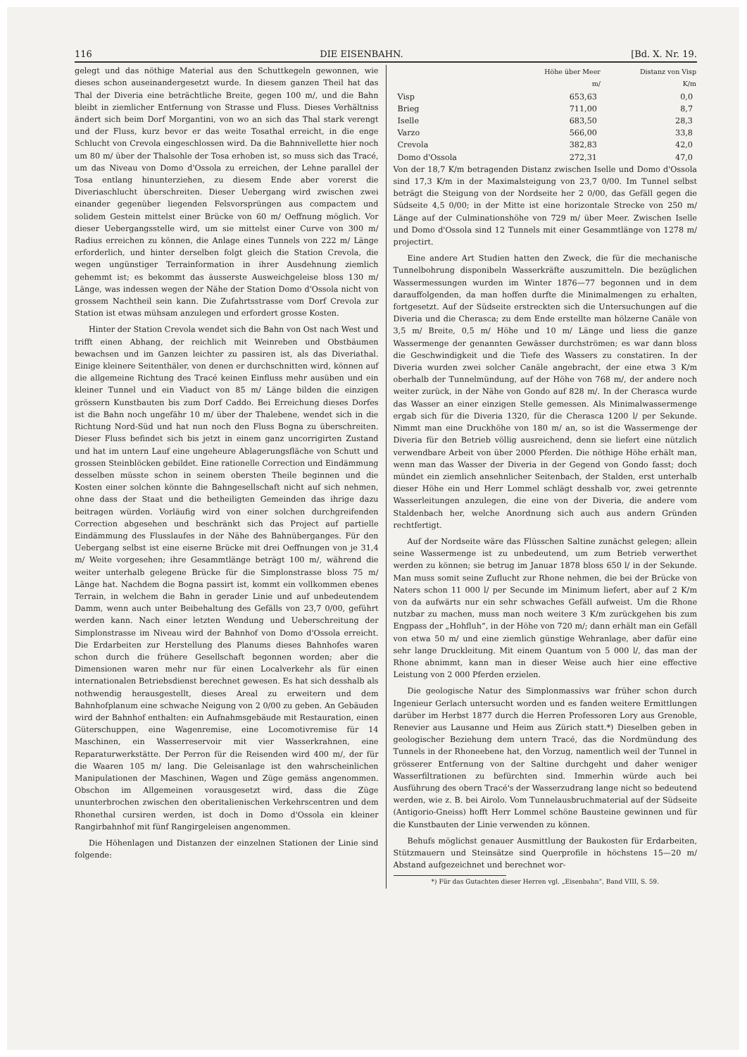116 DIE EISENBAHN. [Bd. X. Nr. 19.
gelegt und das nöthige Material aus den Schuttkegeln gewonnen, wie dieses schon auseinandergesetzt wurde. In diesem ganzen Theil hat das Thal der Diveria eine beträchtliche Breite, gegen 100 m/, und die Bahn bleibt in ziemlicher Entfernung von Strasse und Fluss. Dieses Verhältniss ändert sich beim Dorf Morgantini, von wo an sich das Thal stark verengt und der Fluss, kurz bevor er das weite Tosathal erreicht, in die enge Schlucht von Crevola eingeschlossen wird. Da die Bahnnivellette hier noch um 80 m/ über der Thalsohle der Tosa erhoben ist, so muss sich das Tracé, um das Niveau von Domo d'Ossola zu erreichen, der Lehne parallel der Tosa entlang hinunterziehen, zu diesem Ende aber vorerst die Diveriaschlucht überschreiten. Dieser Uebergang wird zwischen zwei einander gegenüber liegenden Felsvorsprüngen aus compactem und solidem Gestein mittelst einer Brücke von 60 m/ Oeffnung möglich. Vor dieser Uebergangsstelle wird, um sie mittelst einer Curve von 300 m/ Radius erreichen zu können, die Anlage eines Tunnels von 222 m/ Länge erforderlich, und hinter derselben folgt gleich die Station Crevola, die wegen ungünstiger Terrainformation in ihrer Ausdehnung ziemlich gehemmt ist; es bekommt das äusserste Ausweichgeleise bloss 130 m/ Länge, was indessen wegen der Nähe der Station Domo d'Ossola nicht von grossem Nachtheil sein kann. Die Zufahrtsstrasse vom Dorf Crevola zur Station ist etwas mühsam anzulegen und erfordert grosse Kosten.
Hinter der Station Crevola wendet sich die Bahn von Ost nach West und trifft einen Abhang, der reichlich mit Weinreben und Obstbäumen bewachsen und im Ganzen leichter zu passiren ist, als das Diveriathal. Einige kleinere Seitenthäler, von denen er durchschnitten wird, können auf die allgemeine Richtung des Tracé keinen Einfluss mehr ausüben und ein kleiner Tunnel und ein Viaduct von 85 m/ Länge bilden die einzigen grössern Kunstbauten bis zum Dorf Caddo. Bei Erreichung dieses Dorfes ist die Bahn noch ungefähr 10 m/ über der Thalebene, wendet sich in die Richtung Nord-Süd und hat nun noch den Fluss Bogna zu überschreiten. Dieser Fluss befindet sich bis jetzt in einem ganz uncorrigirten Zustand und hat im untern Lauf eine ungeheure Ablagerungsfläche von Schutt und grossen Steinblöcken gebildet. Eine rationelle Correction und Eindämmung desselben müsste schon in seinem obersten Theile beginnen und die Kosten einer solchen könnte die Bahngesellschaft nicht auf sich nehmen, ohne dass der Staat und die betheiligten Gemeinden das ihrige dazu beitragen würden. Vorläufig wird von einer solchen durchgreifenden Correction abgesehen und beschränkt sich das Project auf partielle Eindämmung des Flusslaufes in der Nähe des Bahnüberganges. Für den Uebergang selbst ist eine eiserne Brücke mit drei Oeffnungen von je 31,4 m/ Weite vorgesehen; ihre Gesammtlänge beträgt 100 m/, während die weiter unterhalb gelegene Brücke für die Simplonstrasse bloss 75 m/ Länge hat. Nachdem die Bogna passirt ist, kommt ein vollkommen ebenes Terrain, in welchem die Bahn in gerader Linie und auf unbedeutendem Damm, wenn auch unter Beibehaltung des Gefälls von 23,7 0/00, geführt werden kann. Nach einer letzten Wendung und Ueberschreitung der Simplonstrasse im Niveau wird der Bahnhof von Domo d'Ossola erreicht. Die Erdarbeiten zur Herstellung des Planums dieses Bahnhofes waren schon durch die frühere Gesellschaft begonnen worden; aber die Dimensionen waren mehr nur für einen Localverkehr als für einen internationalen Betriebsdienst berechnet gewesen. Es hat sich desshalb als nothwendig herausgestellt, dieses Areal zu erweitern und dem Bahnhofplanum eine schwache Neigung von 2 0/00 zu geben. An Gebäuden wird der Bahnhof enthalten: ein Aufnahmsgebäude mit Restauration, einen Güterschuppen, eine Wagenremise, eine Locomotivremise für 14 Maschinen, ein Wasserreservoir mit vier Wasserkrahnen, eine Reparaturwerkstätte. Der Perron für die Reisenden wird 400 m/, der für die Waaren 105 m/ lang. Die Geleisanlage ist den wahrscheinlichen Manipulationen der Maschinen, Wagen und Züge gemäss angenommen. Obschon im Allgemeinen vorausgesetzt wird, dass die Züge ununterbrochen zwischen den oberitalienischen Verkehrscentren und dem Rhonethal cursiren werden, ist doch in Domo d'Ossola ein kleiner Rangirbahnhof mit fünf Rangirgeleisen angenommen.
Die Höhenlagen und Distanzen der einzelnen Stationen der Linie sind folgende:
| | Höhe über Meer m/ | Distanz von Visp K/m |
| --- | --- | --- |
| Visp | 653,63 | 0,0 |
| Brieg | 711,00 | 8,7 |
| Iselle | 683,50 | 28,3 |
| Varzo | 566,00 | 33,8 |
| Crevola | 382,83 | 42,0 |
| Domo d'Ossola | 272,31 | 47,0 |
Von der 18,7 K/m betragenden Distanz zwischen Iselle und Domo d'Ossola sind 17,3 K/m in der Maximalsteigung von 23,7 0/00. Im Tunnel selbst beträgt die Steigung von der Nordseite her 2 0/00, das Gefäll gegen die Südseite 4,5 0/00; in der Mitte ist eine horizontale Strecke von 250 m/ Länge auf der Culminationshöhe von 729 m/ über Meer. Zwischen Iselle und Domo d'Ossola sind 12 Tunnels mit einer Gesammtlänge von 1278 m/ projectirt.
Eine andere Art Studien hatten den Zweck, die für die mechanische Tunnelbohrung disponibeln Wasserkräfte auszumitteln. Die bezüglichen Wassermessungen wurden im Winter 1876—77 begonnen und in dem darauffolgenden, da man hoffen durfte die Minimalmengen zu erhalten, fortgesetzt. Auf der Südseite erstreckten sich die Untersuchungen auf die Diveria und die Cherasca; zu dem Ende erstellte man hölzerne Canäle von 3,5 m/ Breite, 0,5 m/ Höhe und 10 m/ Länge und liess die ganze Wassermenge der genannten Gewässer durchströmen; es war dann bloss die Geschwindigkeit und die Tiefe des Wassers zu constatiren. In der Diveria wurden zwei solcher Canäle angebracht, der eine etwa 3 K/m oberhalb der Tunnelmündung, auf der Höhe von 768 m/, der andere noch weiter zurück, in der Nähe von Gondo auf 828 m/. In der Cherasca wurde das Wasser an einer einzigen Stelle gemessen. Als Minimalwassermenge ergab sich für die Diveria 1320, für die Cherasca 1200 l/ per Sekunde. Nimmt man eine Druckhöhe von 180 m/ an, so ist die Wassermenge der Diveria für den Betrieb völlig ausreichend, denn sie liefert eine nützlich verwendbare Arbeit von über 2000 Pferden. Die nöthige Höhe erhält man, wenn man das Wasser der Diveria in der Gegend von Gondo fasst; doch mündet ein ziemlich ansehnlicher Seitenbach, der Stalden, erst unterhalb dieser Höhe ein und Herr Lommel schlägt desshalb vor, zwei getrennte Wasserleitungen anzulegen, die eine von der Diveria, die andere vom Staldenbach her, welche Anordnung sich auch aus andern Gründen rechtfertigt.
Auf der Nordseite wäre das Flüsschen Saltine zunächst gelegen; allein seine Wassermenge ist zu unbedeutend, um zum Betrieb verwerthet werden zu können; sie betrug im Januar 1878 bloss 650 l/ in der Sekunde. Man muss somit seine Zuflucht zur Rhone nehmen, die bei der Brücke von Naters schon 11 000 l/ per Secunde im Minimum liefert, aber auf 2 K/m von da aufwärts nur ein sehr schwaches Gefäll aufweist. Um die Rhone nutzbar zu machen, muss man noch weitere 3 K/m zurückgehen bis zum Engpass der „Hohfluh“, in der Höhe von 720 m/; dann erhält man ein Gefäll von etwa 50 m/ und eine ziemlich günstige Wehranlage, aber dafür eine sehr lange Druckleitung. Mit einem Quantum von 5 000 l/, das man der Rhone abnimmt, kann man in dieser Weise auch hier eine effective Leistung von 2 000 Pferden erzielen.
Die geologische Natur des Simplonmassivs war früher schon durch Ingenieur Gerlach untersucht worden und es fanden weitere Ermittlungen darüber im Herbst 1877 durch die Herren Professoren Lory aus Grenoble, Renevier aus Lausanne und Heim aus Zürich statt.*) Dieselben geben in geologischer Beziehung dem untern Tracé, das die Nordmündung des Tunnels in der Rhoneebene hat, den Vorzug, namentlich weil der Tunnel in grösserer Entfernung von der Saltine durchgeht und daher weniger Wasserfiltrationen zu befürchten sind. Immerhin würde auch bei Ausführung des obern Tracé's der Wasserzudrang lange nicht so bedeutend werden, wie z. B. bei Airolo. Vom Tunnelausbruchmaterial auf der Südseite (Antigorio-Gneiss) hofft Herr Lommel schöne Bausteine gewinnen und für die Kunstbauten der Linie verwenden zu können.
Behufs möglichst genauer Ausmittlung der Baukosten für Erdarbeiten, Stützmauern und Steinsätze sind Querprofile in höchstens 15—20 m/ Abstand aufgezeichnet und berechnet wor-
*) Für das Gutachten dieser Herren vgl. „Eisenbahn“, Band VIII, S. 59.